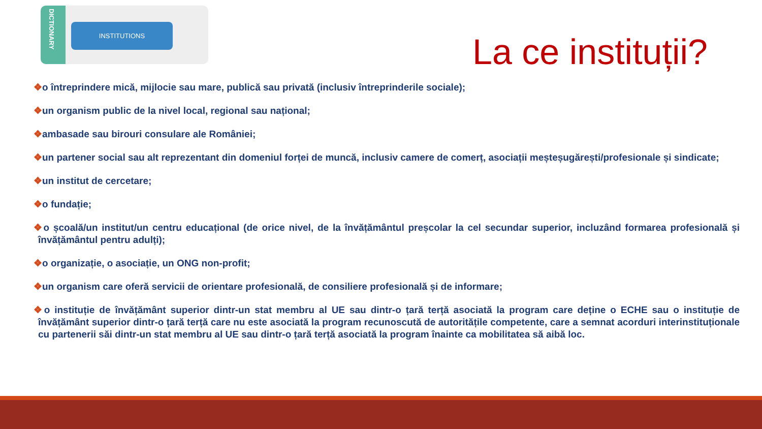DICTIONARY
INSTITUTIONS
La ce instituții?
❖o întreprindere mică, mijlocie sau mare, publică sau privată (inclusiv întreprinderile sociale);
❖un organism public de la nivel local, regional sau național;
❖ambasade sau birouri consulare ale României;
❖un partener social sau alt reprezentant din domeniul forței de muncă, inclusiv camere de comerț, asociații meșteșugărești/profesionale și sindicate;
❖un institut de cercetare;
❖o fundație;
❖o școală/un institut/un centru educațional (de orice nivel, de la învățământul preșcolar la cel secundar superior, incluzând formarea profesională și învățământul pentru adulți);
❖o organizație, o asociație, un ONG non-profit;
❖un organism care oferă servicii de orientare profesională, de consiliere profesională și de informare;
❖o instituție de învățământ superior dintr-un stat membru al UE sau dintr-o țară terță asociată la program care deține o ECHE sau o instituție de învățământ superior dintr-o țară terță care nu este asociată la program recunoscută de autoritățile competente, care a semnat acorduri interinstituționale cu partenerii săi dintr-un stat membru al UE sau dintr-o țară terță asociată la program înainte ca mobilitatea să aibă loc.